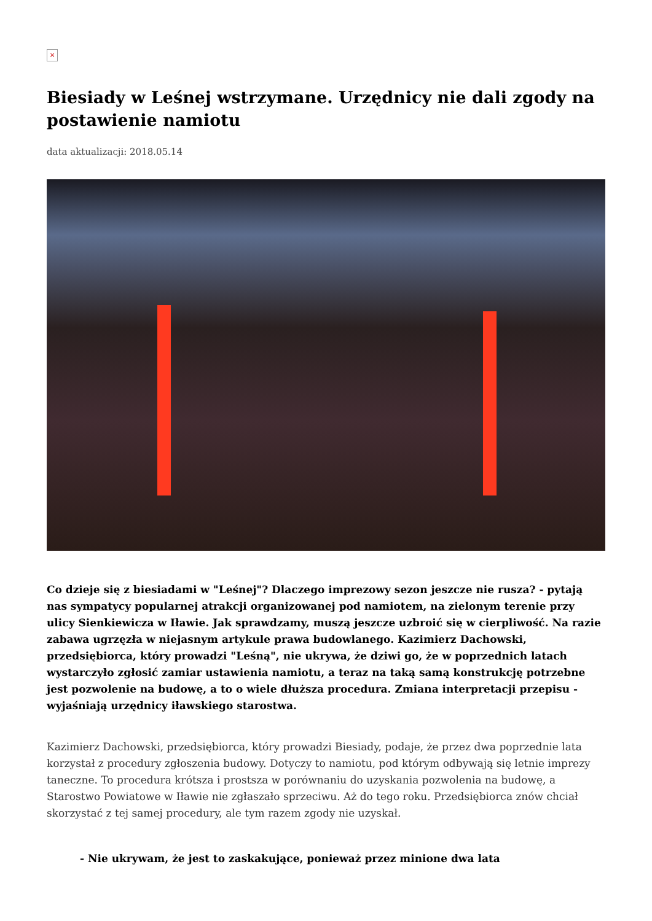×
Biesiady w Leśnej wstrzymane. Urzędnicy nie dali zgody na postawienie namiotu
data aktualizacji: 2018.05.14
Co dzieje się z biesiadami w "Leśnej"? Dlaczego imprezowy sezon jeszcze nie rusza? - pytają nas sympatycy popularnej atrakcji organizowanej pod namiotem, na zielonym terenie przy ulicy Sienkiewicza w Iławie. Jak sprawdzamy, muszą jeszcze uzbroić się w cierpliwość. Na razie zabawa ugrzęzła w niejasnym artykule prawa budowlanego. Kazimierz Dachowski, przedsiębiorca, który prowadzi "Leśną", nie ukrywa, że dziwi go, że w poprzednich latach wystarczyło zgłosić zamiar ustawienia namiotu, a teraz na taką samą konstrukcję potrzebne jest pozwolenie na budowę, a to o wiele dłuższa procedura. Zmiana interpretacji przepisu - wyjaśniają urzędnicy iławskiego starostwa.
Kazimierz Dachowski, przedsiębiorca, który prowadzi Biesiady, podaje, że przez dwa poprzednie lata korzystał z procedury zgłoszenia budowy. Dotyczy to namiotu, pod którym odbywają się letnie imprezy taneczne. To procedura krótsza i prostsza w porównaniu do uzyskania pozwolenia na budowę, a Starostwo Powiatowe w Iławie nie zgłaszało sprzeciwu. Aż do tego roku. Przedsiębiorca znów chciał skorzystać z tej samej procedury, ale tym razem zgody nie uzyskał.
- Nie ukrywam, że jest to zaskakujące, ponieważ przez minione dwa lata